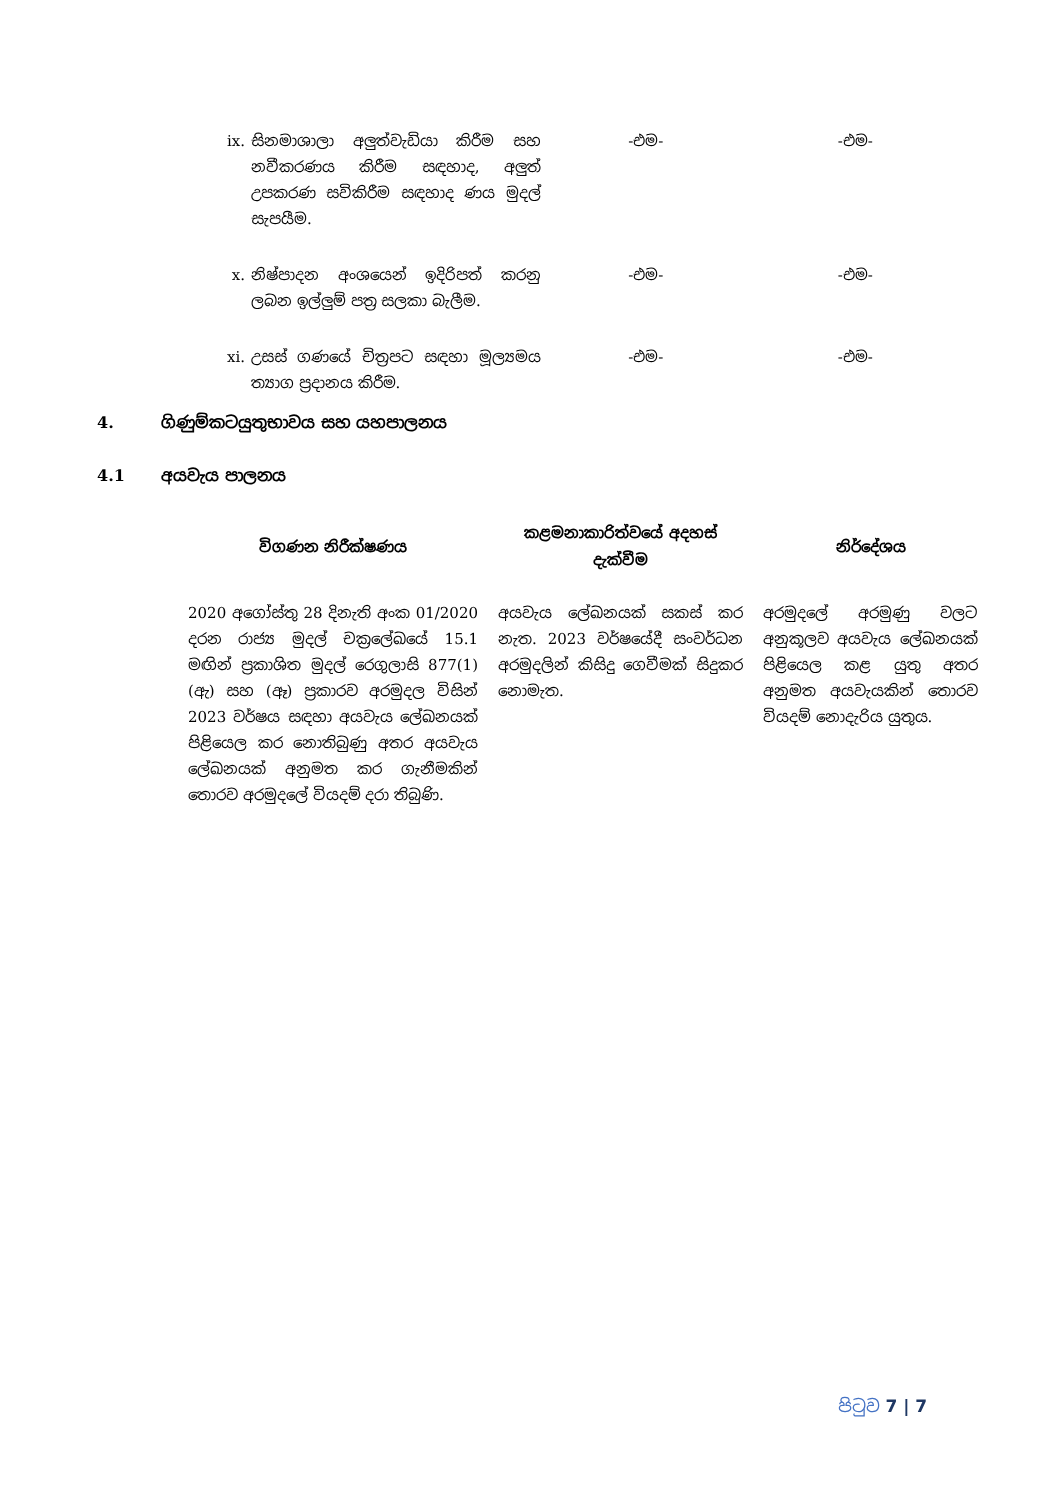| ix. | සිනමාශාලා අලුත්වැඩියා කිරීම සහ නවීකරණය කිරීම සඳහාද, අලුත් උපකරණ සවිකිරීම සඳහාද ණය මුදල් සැපයීම. | -එම- | -එම- |
| x. | නිෂ්පාදන අංශයෙන් ඉදිරිපත් කරනු ලබන ඉල්ලුම් පත්‍ර සලකා බැලීම. | -එම- | -එම- |
| xi. | උසස් ගණයේ චිත්‍රපට සඳහා මූල්‍යමය ත්‍යාග ප්‍රදානය කිරීම. | -එම- | -එම- |
4. ගිණුම්කටයුතුභාවය සහ යහපාලනය
4.1 අයවැය පාලනය
| විගණන නිරීක්ෂණය | කළමනාකාරිත්වයේ අදහස් දැක්වීම | නිර්දේශය |
| --- | --- | --- |
| 2020 අගෝස්තු 28 දිනැති අංක 01/2020 දරන රාජ්‍ය මුදල් චක්‍රලේඛයේ 15.1 මඟින් ප්‍රකාශිත මුදල් රෙගුලාසි 877(1) (ඇ) සහ (ඈ) ප්‍රකාරව අරමුදල විසින් 2023 වර්ෂය සඳහා අයවැය ලේඛනයක් පිළියෙල කර නොතිබුණු අතර අයවැය ලේඛනයක් අනුමත කර ගැනීමකින් තොරව අරමුදලේ වියදම් දරා තිබුණි. | අයවැය ලේඛනයක් සකස් කර නැත. 2023 වර්ෂයේදී සංවර්ධන අරමුදලින් කිසිදු ගෙවීමක් සිදුකර නොමැත. | අරමුදලේ අරමුණු වලට අනුකූලව අයවැය ලේඛනයක් පිළියෙල කළ යුතු අතර අනුමත අයවැයකින් තොරව වියදම් නොදැරිය යුතුය. |
පිටුව 7 | 7